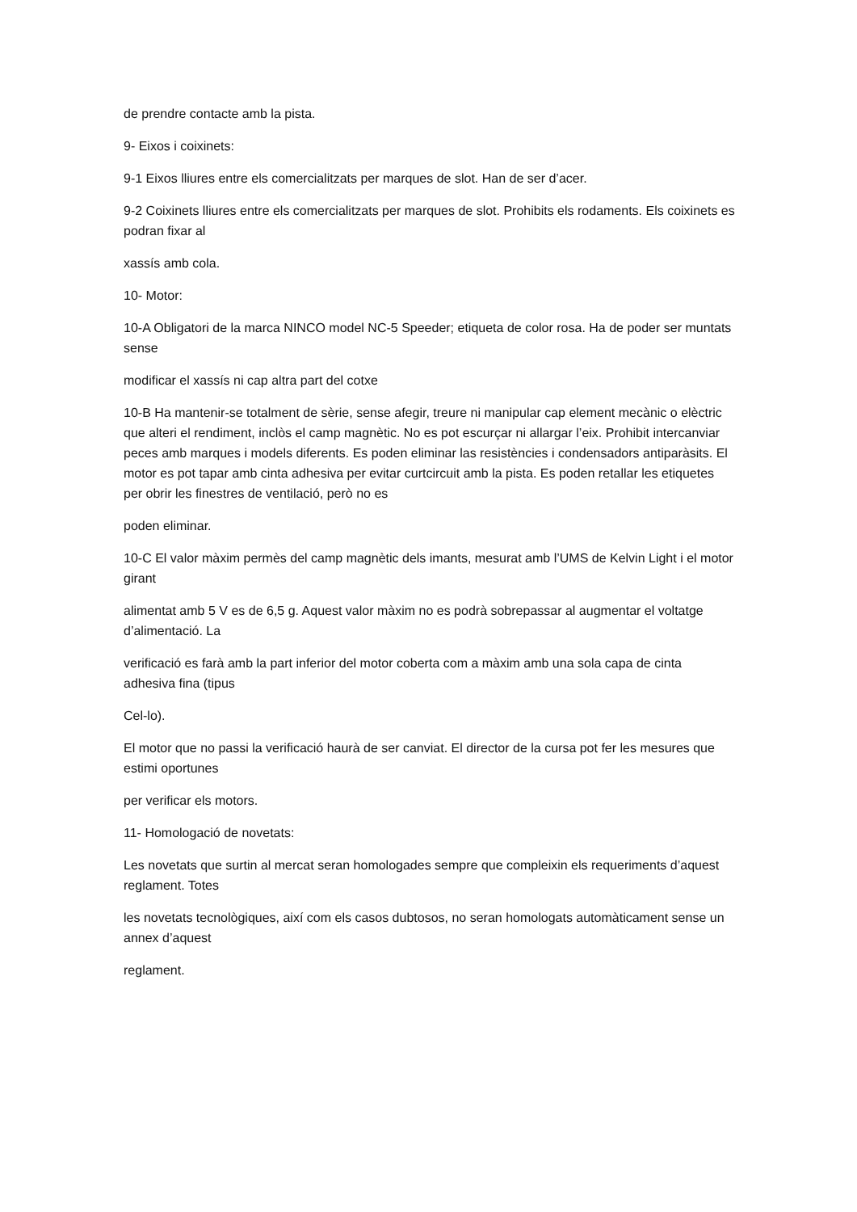de prendre contacte amb la pista.
9- Eixos i coixinets:
9-1 Eixos lliures entre els comercialitzats per marques de slot. Han de ser d’acer.
9-2 Coixinets lliures entre els comercialitzats per marques de slot. Prohibits els rodaments. Els coixinets es podran fixar al
xassís amb cola.
10- Motor:
10-A Obligatori de la marca NINCO model NC-5 Speeder; etiqueta de color rosa. Ha de poder ser muntats sense
modificar el xassís ni cap altra part del cotxe
10-B Ha mantenir-se totalment de sèrie, sense afegir, treure ni manipular cap element mecànic o elèctric que alteri el rendiment, inclòs el camp magnètic. No es pot escurçar ni allargar l’eix. Prohibit intercanviar peces amb marques i models diferents. Es poden eliminar las resistències i condensadors antiparàsits. El motor es pot tapar amb cinta adhesiva per evitar curtcircuit amb la pista. Es poden retallar les etiquetes per obrir les finestres de ventilació, però no es
poden eliminar.
10-C El valor màxim permès del camp magnètic dels imants, mesurat amb l’UMS de Kelvin Light i el motor girant
alimentat amb 5 V es de 6,5 g. Aquest valor màxim no es podrà sobrepassar al augmentar el voltatge d’alimentació. La
verificació es farà amb la part inferior del motor coberta com a màxim amb una sola capa de cinta adhesiva fina (tipus
Cel-lo).
El motor que no passi la verificació haurà de ser canviat. El director de la cursa pot fer les mesures que estimi oportunes
per verificar els motors.
11- Homologació de novetats:
Les novetats que surtin al mercat seran homologades sempre que compleixin els requeriments d’aquest reglament. Totes
les novetats tecnològiques, així com els casos dubtosos, no seran homologats automàticament sense un annex d’aquest
reglament.